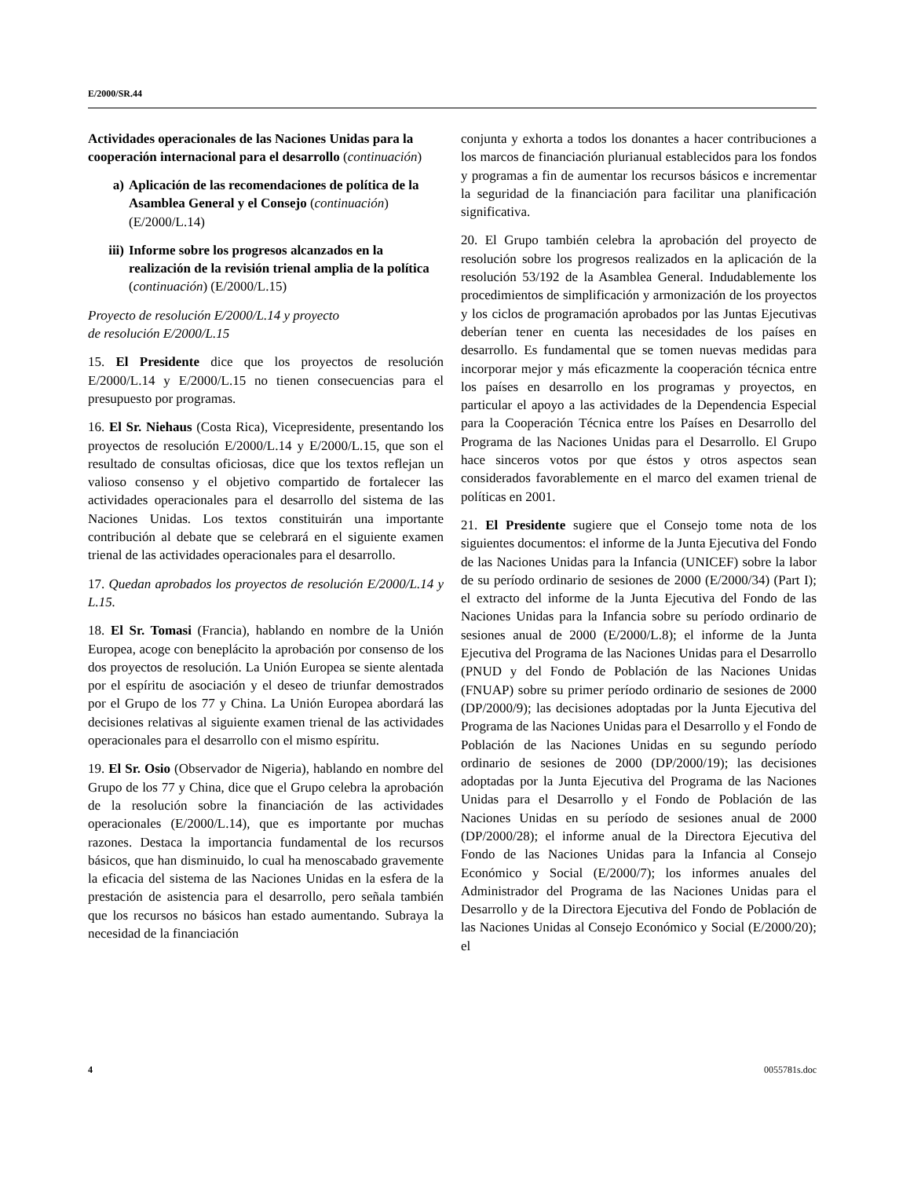E/2000/SR.44
Actividades operacionales de las Naciones Unidas para la cooperación internacional para el desarrollo (continuación)
a) Aplicación de las recomendaciones de política de la Asamblea General y el Consejo (continuación) (E/2000/L.14)
iii) Informe sobre los progresos alcanzados en la realización de la revisión trienal amplia de la política (continuación) (E/2000/L.15)
Proyecto de resolución E/2000/L.14 y proyecto
de resolución E/2000/L.15
15. El Presidente dice que los proyectos de resolución E/2000/L.14 y E/2000/L.15 no tienen consecuencias para el presupuesto por programas.
16. El Sr. Niehaus (Costa Rica), Vicepresidente, presentando los proyectos de resolución E/2000/L.14 y E/2000/L.15, que son el resultado de consultas oficiosas, dice que los textos reflejan un valioso consenso y el objetivo compartido de fortalecer las actividades operacionales para el desarrollo del sistema de las Naciones Unidas. Los textos constituirán una importante contribución al debate que se celebrará en el siguiente examen trienal de las actividades operacionales para el desarrollo.
17. Quedan aprobados los proyectos de resolución E/2000/L.14 y L.15.
18. El Sr. Tomasi (Francia), hablando en nombre de la Unión Europea, acoge con beneplácito la aprobación por consenso de los dos proyectos de resolución. La Unión Europea se siente alentada por el espíritu de asociación y el deseo de triunfar demostrados por el Grupo de los 77 y China. La Unión Europea abordará las decisiones relativas al siguiente examen trienal de las actividades operacionales para el desarrollo con el mismo espíritu.
19. El Sr. Osio (Observador de Nigeria), hablando en nombre del Grupo de los 77 y China, dice que el Grupo celebra la aprobación de la resolución sobre la financiación de las actividades operacionales (E/2000/L.14), que es importante por muchas razones. Destaca la importancia fundamental de los recursos básicos, que han disminuido, lo cual ha menoscabado gravemente la eficacia del sistema de las Naciones Unidas en la esfera de la prestación de asistencia para el desarrollo, pero señala también que los recursos no básicos han estado aumentando. Subraya la necesidad de la financiación
conjunta y exhorta a todos los donantes a hacer contribuciones a los marcos de financiación plurianual establecidos para los fondos y programas a fin de aumentar los recursos básicos e incrementar la seguridad de la financiación para facilitar una planificación significativa.
20. El Grupo también celebra la aprobación del proyecto de resolución sobre los progresos realizados en la aplicación de la resolución 53/192 de la Asamblea General. Indudablemente los procedimientos de simplificación y armonización de los proyectos y los ciclos de programación aprobados por las Juntas Ejecutivas deberían tener en cuenta las necesidades de los países en desarrollo. Es fundamental que se tomen nuevas medidas para incorporar mejor y más eficazmente la cooperación técnica entre los países en desarrollo en los programas y proyectos, en particular el apoyo a las actividades de la Dependencia Especial para la Cooperación Técnica entre los Países en Desarrollo del Programa de las Naciones Unidas para el Desarrollo. El Grupo hace sinceros votos por que éstos y otros aspectos sean considerados favorablemente en el marco del examen trienal de políticas en 2001.
21. El Presidente sugiere que el Consejo tome nota de los siguientes documentos: el informe de la Junta Ejecutiva del Fondo de las Naciones Unidas para la Infancia (UNICEF) sobre la labor de su período ordinario de sesiones de 2000 (E/2000/34) (Part I); el extracto del informe de la Junta Ejecutiva del Fondo de las Naciones Unidas para la Infancia sobre su período ordinario de sesiones anual de 2000 (E/2000/L.8); el informe de la Junta Ejecutiva del Programa de las Naciones Unidas para el Desarrollo (PNUD y del Fondo de Población de las Naciones Unidas (FNUAP) sobre su primer período ordinario de sesiones de 2000 (DP/2000/9); las decisiones adoptadas por la Junta Ejecutiva del Programa de las Naciones Unidas para el Desarrollo y el Fondo de Población de las Naciones Unidas en su segundo período ordinario de sesiones de 2000 (DP/2000/19); las decisiones adoptadas por la Junta Ejecutiva del Programa de las Naciones Unidas para el Desarrollo y el Fondo de Población de las Naciones Unidas en su período de sesiones anual de 2000 (DP/2000/28); el informe anual de la Directora Ejecutiva del Fondo de las Naciones Unidas para la Infancia al Consejo Económico y Social (E/2000/7); los informes anuales del Administrador del Programa de las Naciones Unidas para el Desarrollo y de la Directora Ejecutiva del Fondo de Población de las Naciones Unidas al Consejo Económico y Social (E/2000/20); el
4 0055781s.doc